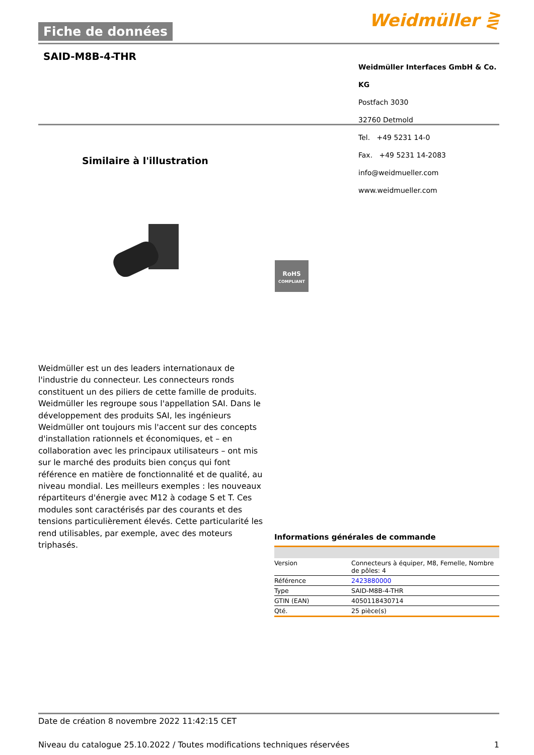Fiche de données Weidmüller ⋛
SAID-M8B-4-THR
Weidmüller Interfaces GmbH & Co. KG
Postfach 3030
32760 Detmold
Tel. +49 5231 14-0
Fax. +49 5231 14-2083
info@weidmueller.com
www.weidmueller.com
Similaire à l'illustration
RoHS
COMPLIANT
Weidmüller est un des leaders internationaux de l'industrie du connecteur. Les connecteurs ronds constituent un des piliers de cette famille de produits. Weidmüller les regroupe sous l'appellation SAI. Dans le développement des produits SAI, les ingénieurs Weidmüller ont toujours mis l'accent sur des concepts d'installation rationnels et économiques, et – en collaboration avec les principaux utilisateurs – ont mis sur le marché des produits bien conçus qui font référence en matière de fonctionnalité et de qualité, au niveau mondial. Les meilleurs exemples : les nouveaux répartiteurs d'énergie avec M12 à codage S et T. Ces modules sont caractérisés par des courants et des tensions particulièrement élevés. Cette particularité les rend utilisables, par exemple, avec des moteurs triphasés.
Informations générales de commande
| Version | Connecteurs à équiper, M8, Femelle, Nombre de pôles: 4 |
| Référence | 2423880000 |
| Type | SAID-M8B-4-THR |
| GTIN (EAN) | 4050118430714 |
| Qté. | 25 pièce(s) |
Date de création 8 novembre 2022 11:42:15 CET
Niveau du catalogue 25.10.2022 / Toutes modifications techniques réservées 1